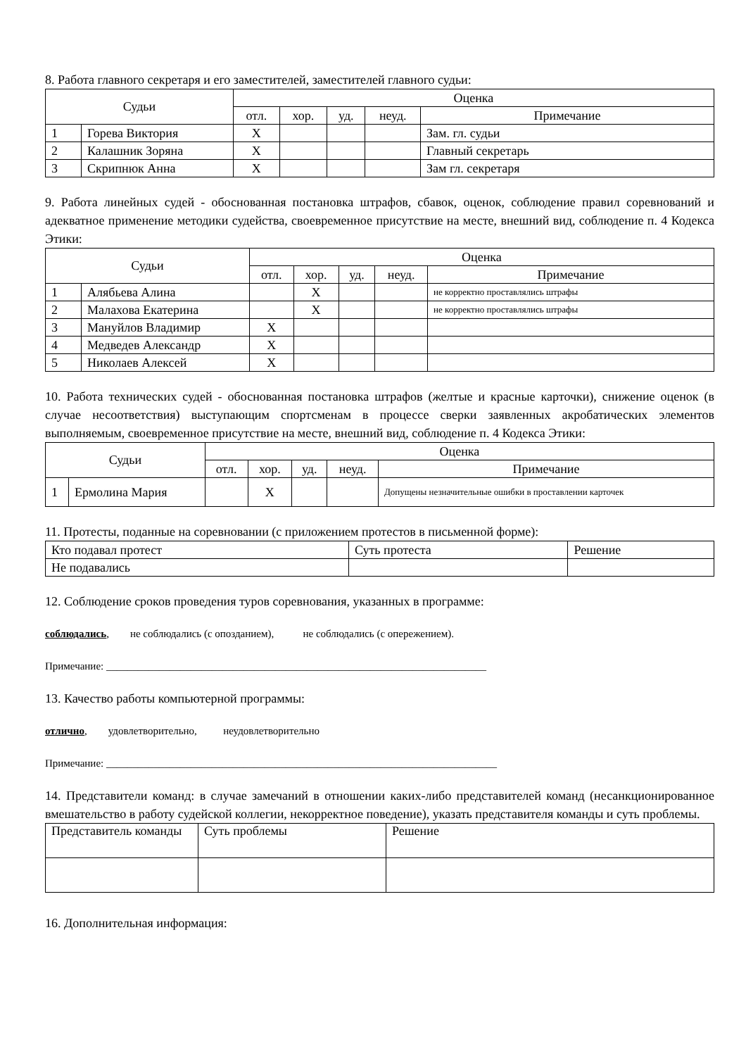8. Работа главного секретаря и его заместителей, заместителей главного судьи:
| Судьи | | Оценка | | | | |
| --- | --- | --- | --- | --- | --- | --- |
| | | отл. | хор. | уд. | неуд. | Примечание |
| 1 | Горева Виктория | X | | | | Зам. гл. судьи |
| 2 | Калашник Зоряна | X | | | | Главный секретарь |
| 3 | Скрипнюк Анна | X | | | | Зам гл. секретаря |
9. Работа линейных судей - обоснованная постановка штрафов, сбавок, оценок, соблюдение правил соревнований и адекватное применение методики судейства, своевременное присутствие на месте, внешний вид, соблюдение п. 4 Кодекса Этики:
| Судьи | | Оценка | | | | |
| --- | --- | --- | --- | --- | --- | --- |
| | | отл. | хор. | уд. | неуд. | Примечание |
| 1 | Алябьева Алина | | X | | | не корректно проставлялись штрафы |
| 2 | Малахова Екатерина | | X | | | не корректно проставлялись штрафы |
| 3 | Мануйлов Владимир | X | | | | |
| 4 | Медведев Александр | X | | | | |
| 5 | Николаев Алексей | X | | | | |
10. Работа технических судей - обоснованная постановка штрафов (желтые и красные карточки), снижение оценок (в случае несоответствия) выступающим спортсменам в процессе сверки заявленных акробатических элементов выполняемым, своевременное присутствие на месте, внешний вид, соблюдение п. 4 Кодекса Этики:
| Судьи | | Оценка | | | | |
| --- | --- | --- | --- | --- | --- | --- |
| | | отл. | хор. | уд. | неуд. | Примечание |
| 1 | Ермолина Мария | | X | | | Допущены незначительные ошибки в проставлении карточек |
11. Протесты, поданные на соревновании (с приложением протестов в письменной форме):
| Кто подавал протест | Суть протеста | Решение |
| Не подавались | | |
12. Соблюдение сроков проведения туров соревнования, указанных в программе:
соблюдались, не соблюдались (с опозданием), не соблюдались (с опережением).
Примечание: ________________________________________________________________________
13. Качество работы компьютерной программы:
отлично, удовлетворительно, неудовлетворительно
Примечание: __________________________________________________________________________
14. Представители команд: в случае замечаний в отношении каких-либо представителей команд (несанкционированное вмешательство в работу судейской коллегии, некорректное поведение), указать представителя команды и суть проблемы.
| Представитель команды | Суть проблемы | Решение |
16. Дополнительная информация: